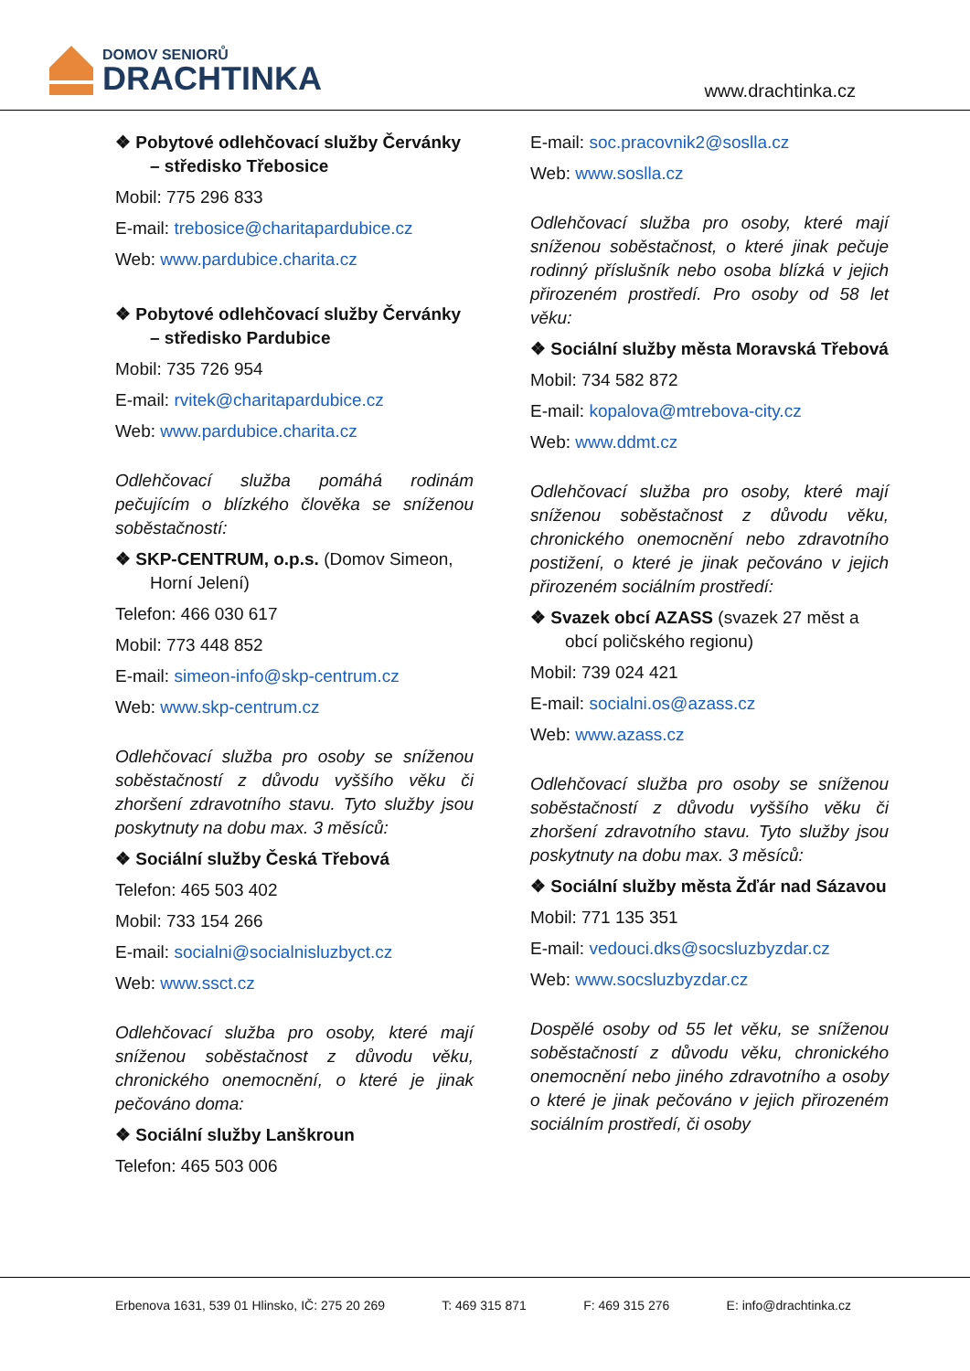DOMOV SENIORŮ
DRACHTINKA
www.drachtinka.cz
❖ Pobytové odlehčovací služby Červánky – středisko Třebosice
Mobil: 775 296 833
E-mail: trebosice@charitapardubice.cz
Web: www.pardubice.charita.cz
❖ Pobytové odlehčovací služby Červánky – středisko Pardubice
Mobil: 735 726 954
E-mail: rvitek@charitapardubice.cz
Web: www.pardubice.charita.cz
Odlehčovací služba pomáhá rodinám pečujícím o blízkého člověka se sníženou soběstačností:
❖ SKP-CENTRUM, o.p.s. (Domov Simeon, Horní Jelení)
Telefon: 466 030 617
Mobil: 773 448 852
E-mail: simeon-info@skp-centrum.cz
Web: www.skp-centrum.cz
Odlehčovací služba pro osoby se sníženou soběstačností z důvodu vyššího věku či zhoršení zdravotního stavu. Tyto služby jsou poskytnuty na dobu max. 3 měsíců:
❖ Sociální služby Česká Třebová
Telefon: 465 503 402
Mobil: 733 154 266
E-mail: socialni@socialnisluzbyct.cz
Web: www.ssct.cz
Odlehčovací služba pro osoby, které mají sníženou soběstačnost z důvodu věku, chronického onemocnění, o které je jinak pečováno doma:
❖ Sociální služby Lanškroun
Telefon: 465 503 006
E-mail: soc.pracovnik2@soslla.cz
Web: www.soslla.cz
Odlehčovací služba pro osoby, které mají sníženou soběstačnost, o které jinak pečuje rodinný příslušník nebo osoba blízká v jejich přirozeném prostředí. Pro osoby od 58 let věku:
❖ Sociální služby města Moravská Třebová
Mobil: 734 582 872
E-mail: kopalova@mtrebova-city.cz
Web: www.ddmt.cz
Odlehčovací služba pro osoby, které mají sníženou soběstačnost z důvodu věku, chronického onemocnění nebo zdravotního postižení, o které je jinak pečováno v jejich přirozeném sociálním prostředí:
❖ Svazek obcí AZASS (svazek 27 měst a obcí poličského regionu)
Mobil: 739 024 421
E-mail: socialni.os@azass.cz
Web: www.azass.cz
Odlehčovací služba pro osoby se sníženou soběstačností z důvodu vyššího věku či zhoršení zdravotního stavu. Tyto služby jsou poskytnuty na dobu max. 3 měsíců:
❖ Sociální služby města Žďár nad Sázavou
Mobil: 771 135 351
E-mail: vedouci.dks@socsluzbyzdar.cz
Web: www.socsluzbyzdar.cz
Dospělé osoby od 55 let věku, se sníženou soběstačností z důvodu věku, chronického onemocnění nebo jiného zdravotního a osoby o které je jinak pečováno v jejich přirozeném sociálním prostředí, či osoby
Erbenova 1631, 539 01 Hlinsko, IČ: 275 20 269 T: 469 315 871 F: 469 315 276 E: info@drachtinka.cz